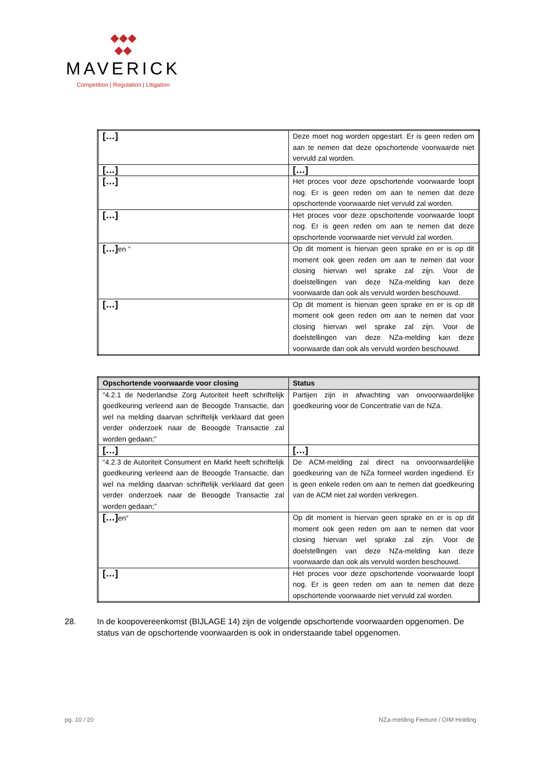◆◆◆
◆◆
MAVERICK
Competition | Regulation | Litigation
| […] | Deze moet nog worden opgestart. Er is geen reden om aan te nemen dat deze opschortende voorwaarde niet vervuld zal worden. |
| […] | […] |
| […] | Het proces voor deze opschortende voorwaarde loopt nog. Er is geen reden om aan te nemen dat deze opschortende voorwaarde niet vervuld zal worden. |
| […] | Het proces voor deze opschortende voorwaarde loopt nog. Er is geen reden om aan te nemen dat deze opschortende voorwaarde niet vervuld zal worden. |
| […] en ” | Op dit moment is hiervan geen sprake en er is op dit moment ook geen reden om aan te nemen dat voor closing hiervan wel sprake zal zijn. Voor de doelstellingen van deze NZa-melding kan deze voorwaarde dan ook als vervuld worden beschouwd. |
| […] | Op dit moment is hiervan geen sprake en er is op dit moment ook geen reden om aan te nemen dat voor closing hiervan wel sprake zal zijn. Voor de doelstellingen van deze NZa-melding kan deze voorwaarde dan ook als vervuld worden beschouwd. |
| Opschortende voorwaarde voor closing | Status |
| --- | --- |
| “4.2.1 de Nederlandse Zorg Autoriteit heeft schriftelijk goedkeuring verleend aan de Beoogde Transactie, dan wel na melding daarvan schriftelijk verklaard dat geen verder onderzoek naar de Beoogde Transactie zal worden gedaan;” | Partijen zijn in afwachting van onvoorwaardelijke goedkeuring voor de Concentratie van de NZa. |
| […] | […] |
| “4.2.3 de Autoriteit Consument en Markt heeft schriftelijk goedkeuring verleend aan de Beoogde Transactie, dan wel na melding daarvan schriftelijk verklaard dat geen verder onderzoek naar de Beoogde Transactie zal worden gedaan;” | De ACM-melding zal direct na onvoorwaardelijke goedkeuring van de NZa formeel worden ingediend. Er is geen enkele reden om aan te nemen dat goedkeuring van de ACM niet zal worden verkregen. |
| […] en” | Op dit moment is hiervan geen sprake en er is op dit moment ook geen reden om aan te nemen dat voor closing hiervan wel sprake zal zijn. Voor de doelstellingen van deze NZa-melding kan deze voorwaarde dan ook als vervuld worden beschouwd. |
| […] | Het proces voor deze opschortende voorwaarde loopt nog. Er is geen reden om aan te nemen dat deze opschortende voorwaarde niet vervuld zal worden. |
28. In de koopovereenkomst (BIJLAGE 14) zijn de volgende opschortende voorwaarden opgenomen. De status van de opschortende voorwaarden is ook in onderstaande tabel opgenomen.
pg. 10 / 20 NZa-melding Feeture / OIM Holding